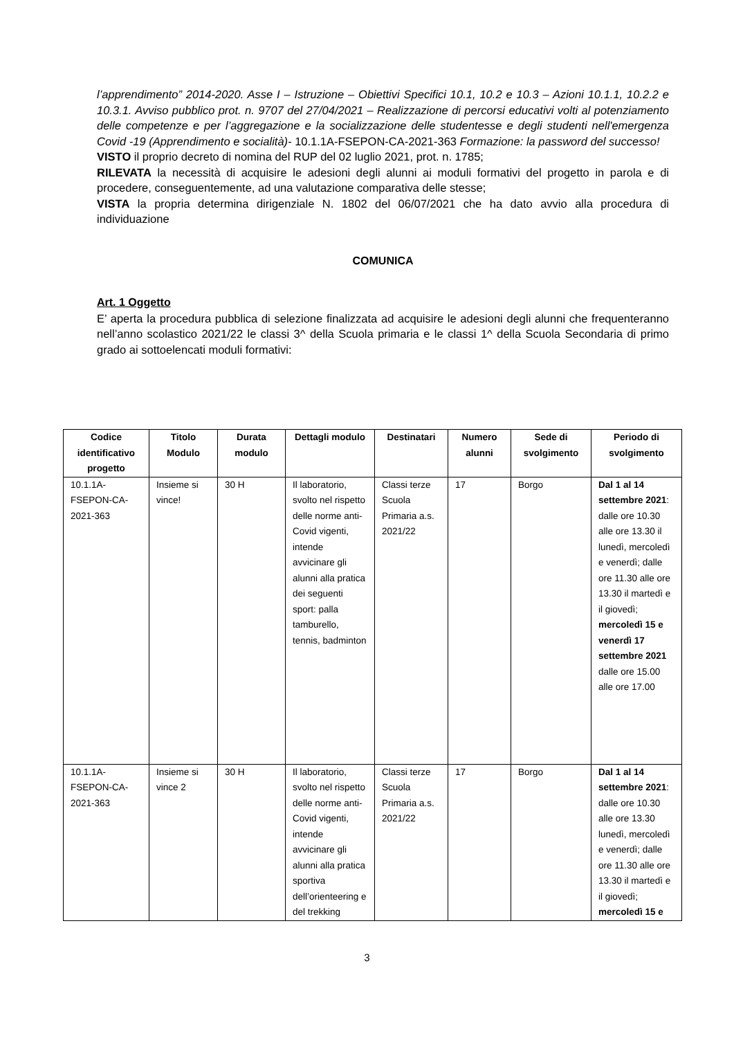l’apprendimento” 2014-2020. Asse I – Istruzione – Obiettivi Specifici 10.1, 10.2 e 10.3 – Azioni 10.1.1, 10.2.2 e 10.3.1. Avviso pubblico prot. n. 9707 del 27/04/2021 – Realizzazione di percorsi educativi volti al potenziamento delle competenze e per l’aggregazione e la socializzazione delle studentesse e degli studenti nell'emergenza Covid -19 (Apprendimento e socialità)- 10.1.1A-FSEPON-CA-2021-363 Formazione: la password del successo!
VISTO il proprio decreto di nomina del RUP del 02 luglio 2021, prot. n. 1785;
RILEVATA la necessità di acquisire le adesioni degli alunni ai moduli formativi del progetto in parola e di procedere, conseguentemente, ad una valutazione comparativa delle stesse;
VISTA la propria determina dirigenziale N. 1802 del 06/07/2021 che ha dato avvio alla procedura di individuazione
COMUNICA
Art. 1 Oggetto
E’ aperta la procedura pubblica di selezione finalizzata ad acquisire le adesioni degli alunni che frequenteranno nell’anno scolastico 2021/22 le classi 3^ della Scuola primaria e le classi 1^ della Scuola Secondaria di primo grado ai sottoelencati moduli formativi:
| Codice identificativo progetto | Titolo Modulo | Durata modulo | Dettagli modulo | Destinatari | Numero alunni | Sede di svolgimento | Periodo di svolgimento |
| --- | --- | --- | --- | --- | --- | --- | --- |
| 10.1.1A-FSEPON-CA-2021-363 | Insieme si vince! | 30 H | Il laboratorio, svolto nel rispetto delle norme anti-Covid vigenti, intende avvicinare gli alunni alla pratica dei seguenti sport: palla tamburello, tennis, badminton | Classi terze Scuola Primaria a.s. 2021/22 | 17 | Borgo | Dal 1 al 14 settembre 2021 : dalle ore 10.30 alle ore 13.30 il lunedì, mercoledì e venerdì; dalle ore 11.30 alle ore 13.30 il martedì e il giovedì; mercoledì 15 e venerdì 17 settembre 2021 dalle ore 15.00 alle ore 17.00 |
| 10.1.1A-FSEPON-CA-2021-363 | Insieme si vince 2 | 30 H | Il laboratorio, svolto nel rispetto delle norme anti-Covid vigenti, intende avvicinare gli alunni alla pratica sportiva dell’orienteering e del trekking | Classi terze Scuola Primaria a.s. 2021/22 | 17 | Borgo | Dal 1 al 14 settembre 2021 : dalle ore 10.30 alle ore 13.30 lunedì, mercoledì e venerdì; dalle ore 11.30 alle ore 13.30 il martedì e il giovedì; mercoledì 15 e |
3